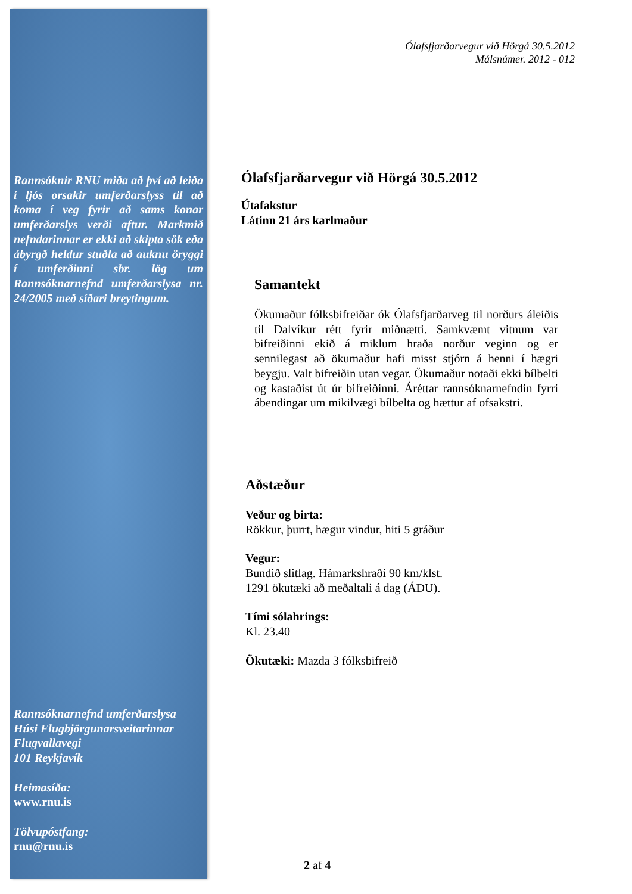Rannsóknir RNU miða að því að leiða í ljós orsakir umferðarslyss til að koma í veg fyrir að sams konar umferðarslys verði aftur. Markmið nefndarinnar er ekki að skipta sök eða ábyrgð heldur stuðla að auknu öryggi í umferðinni sbr. lög um Rannsóknarnefnd umferðarslysa nr. 24/2005 með síðari breytingum.
Rannsóknarnefnd umferðarslysa
Húsi Flugbjörgunarsveitarinnar
Flugvallavegi
101 Reykjavík
Heimasíða:
www.rnu.is
Tölvupóstfang:
rnu@rnu.is
Ólafsfjarðarvegur við Hörgá 30.5.2012
Málsnúmer. 2012 - 012
Ólafsfjarðarvegur við Hörgá 30.5.2012
Útafakstur
Látinn 21 árs karlmaður
Samantekt
Ökumaður fólksbifreiðar ók Ólafsfjarðarveg til norðurs áleiðis til Dalvíkur rétt fyrir miðnætti. Samkvæmt vitnum var bifreiðinni ekið á miklum hraða norður veginn og er sennilegast að ökumaður hafi misst stjórn á henni í hægri beygju. Valt bifreiðin utan vegar. Ökumaður notaði ekki bílbelti og kastaðist út úr bifreiðinni. Áréttar rannsóknarnefndin fyrri ábendingar um mikilvægi bílbelta og hættur af ofsakstri.
Aðstæður
Veður og birta:
Rökkur, þurrt, hægur vindur, hiti 5 gráður
Vegur:
Bundið slitlag. Hámarkshraði 90 km/klst.
1291 ökutæki að meðaltali á dag (ÁDU).
Tími sólahrings:
Kl. 23.40
Ökutæki: Mazda 3 fólksbifreið
2 af 4